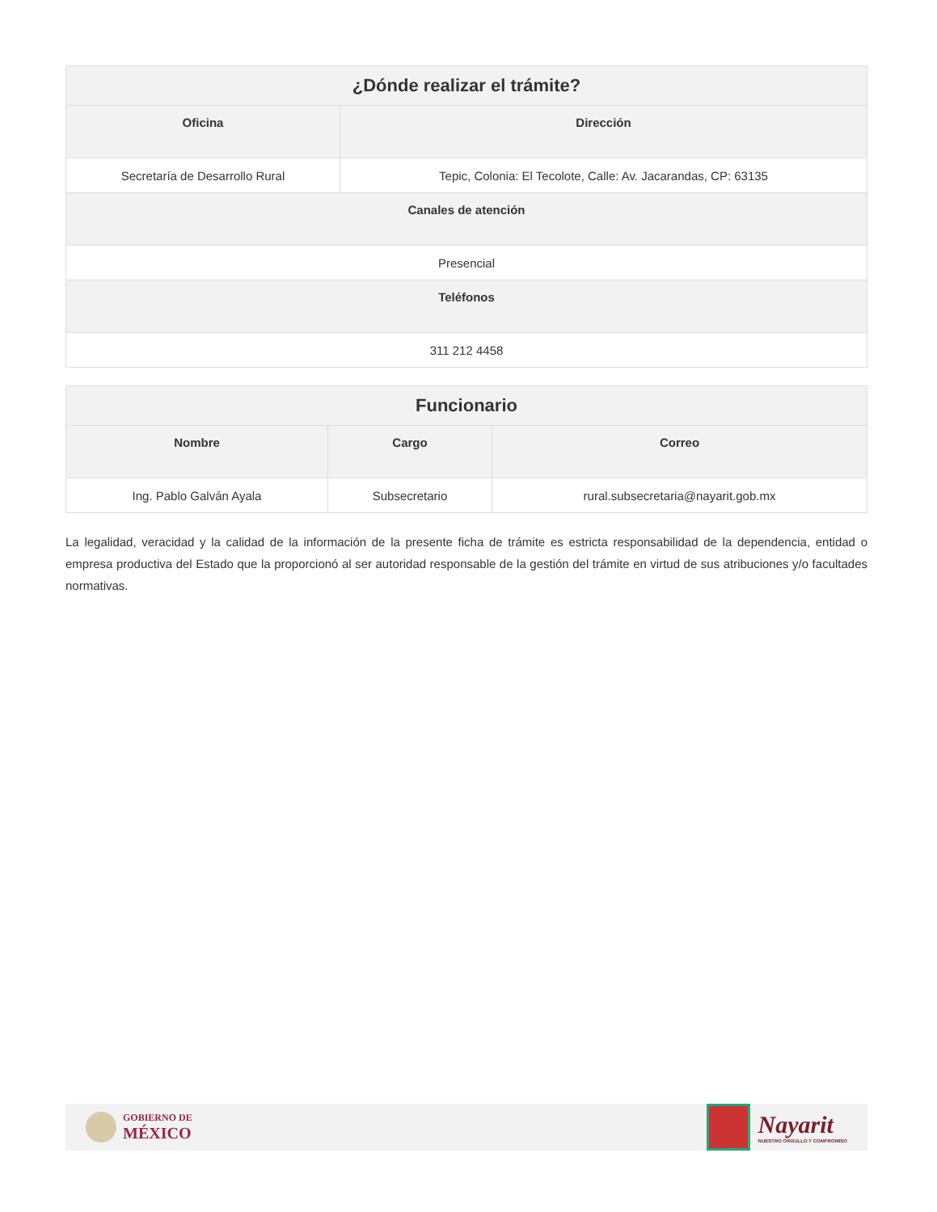| ¿Dónde realizar el trámite? | |
| --- | --- |
| Oficina | Dirección |
| Secretaría de Desarrollo Rural | Tepic, Colonia: El Tecolote, Calle: Av. Jacarandas, CP: 63135 |
| Canales de atención | |
| Presencial | |
| Teléfonos | |
| 311 212 4458 | |
| Funcionario | | |
| --- | --- | --- |
| Nombre | Cargo | Correo |
| Ing. Pablo Galván Ayala | Subsecretario | rural.subsecretaria@nayarit.gob.mx |
La legalidad, veracidad y la calidad de la información de la presente ficha de trámite es estricta responsabilidad de la dependencia, entidad o empresa productiva del Estado que la proporcionó al ser autoridad responsable de la gestión del trámite en virtud de sus atribuciones y/o facultades normativas.
GOBIERNO DE
MÉXICO
Nayarit
NUESTRO ORGULLO Y COMPROMISO